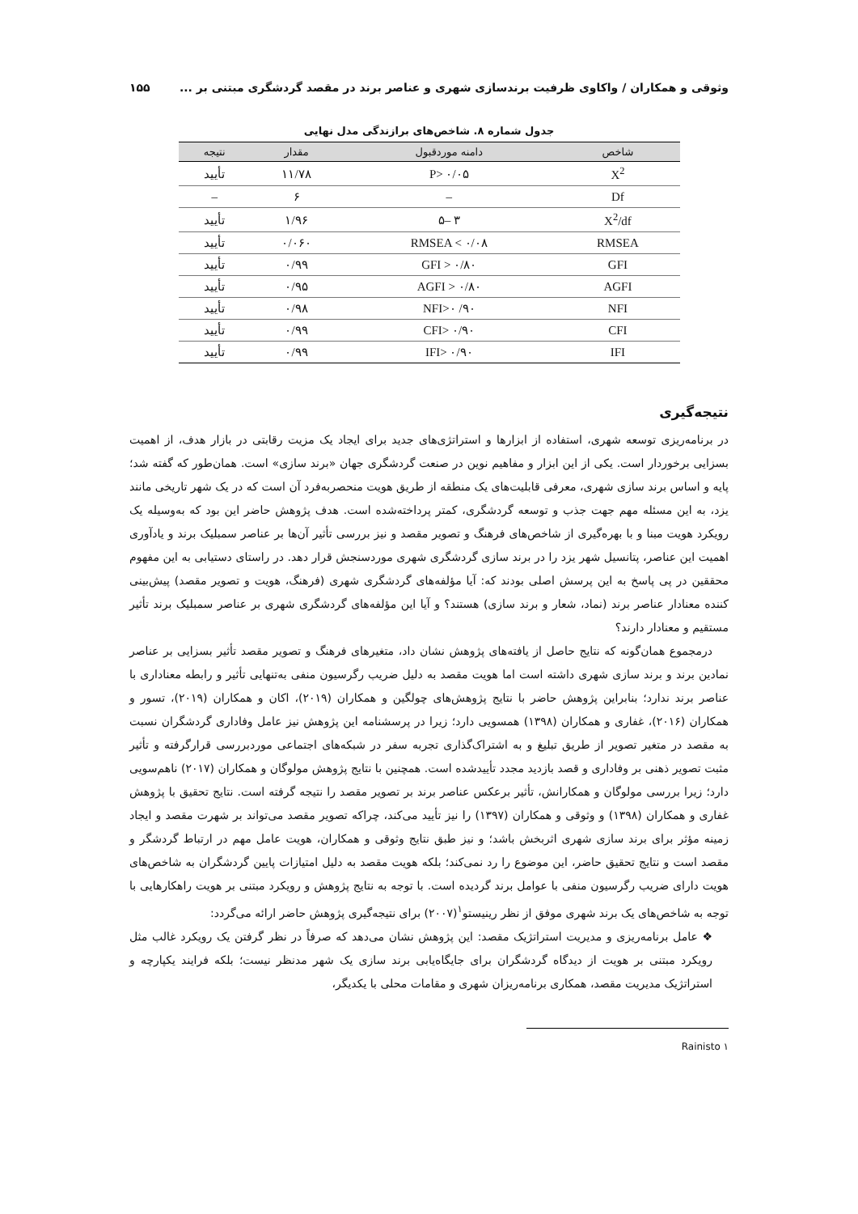وثوقی و همکاران / واکاوی ظرفیت برندسازی شهری و عناصر برند در مقصد گردشگری مبتنی بر ... ۱۵۵
جدول شماره ۸. شاخص‌های برازندگی مدل نهایی
| شاخص | دامنه موردقبول | مقدار | نتیجه |
| --- | --- | --- | --- |
| X<sup>2</sup> | P> ۰/۰۵ | ۱۱/۷۸ | تأیید |
| Df | – | ۶ | – |
| X<sup>2</sup>/df | ۳ –۵ | ۱/۹۶ | تأیید |
| RMSEA | RMSEA < ۰/۰۸ | ۰/۰۶۰ | تأیید |
| GFI | GFI > ۰/۸۰ | ۰/۹۹ | تأیید |
| AGFI | AGFI > ۰/۸۰ | ۰/۹۵ | تأیید |
| NFI | NFI>۰ /۹۰ | ۰/۹۸ | تأیید |
| CFI | CFI> ۰/۹۰ | ۰/۹۹ | تأیید |
| IFI | IFI> ۰/۹۰ | ۰/۹۹ | تأیید |
نتیجه‌گیری
در برنامه‌ریزی توسعه شهری، استفاده از ابزارها و استراتژی‌های جدید برای ایجاد یک مزیت رقابتی در بازار هدف، از اهمیت بسزایی برخوردار است. یکی از این ابزار و مفاهیم نوین در صنعت گردشگری جهان «برند سازی» است. همان‌طور که گفته شد؛ پایه و اساس برند سازی شهری، معرفی قابلیت‌های یک منطقه از طریق هویت منحصربه‌فرد آن است که در یک شهر تاریخی مانند یزد، به این مسئله مهم جهت جذب و توسعه گردشگری، کمتر پرداخته‌شده است. هدف پژوهش حاضر این بود که به‌وسیله یک رویکرد هویت مبنا و با بهره‌گیری از شاخص‌های فرهنگ و تصویر مقصد و نیز بررسی تأثیر آن‌ها بر عناصر سمبلیک برند و یادآوری اهمیت این عناصر، پتانسیل شهر یزد را در برند سازی گردشگری شهری موردسنجش قرار دهد. در راستای دستیابی به این مفهوم محققین در پی پاسخ به این پرسش اصلی بودند که: آیا مؤلفه‌های گردشگری شهری (فرهنگ، هویت و تصویر مقصد) پیش‌بینی کننده معنادار عناصر برند (نماد، شعار و برند سازی) هستند؟ و آیا این مؤلفه‌های گردشگری شهری بر عناصر سمبلیک برند تأثیر مستقیم و معنادار دارند؟
درمجموع همان‌گونه که نتایج حاصل از یافته‌های پژوهش نشان داد، متغیرهای فرهنگ و تصویر مقصد تأثیر بسزایی بر عناصر نمادین برند و برند سازی شهری داشته است اما هویت مقصد به دلیل ضریب رگرسیون منفی به‌تنهایی تأثیر و رابطه معناداری با عناصر برند ندارد؛ بنابراین پژوهش حاضر با نتایج پژوهش‌های چولگین و همکاران (۲۰۱۹)، اکان و همکاران (۲۰۱۹)، تسور و همکاران (۲۰۱۶)، غفاری و همکاران (۱۳۹۸) همسویی دارد؛ زیرا در پرسشنامه این پژوهش نیز عامل وفاداری گردشگران نسبت به مقصد در متغیر تصویر از طریق تبلیغ و به اشتراک‌گذاری تجربه سفر در شبکه‌های اجتماعی موردبررسی قرارگرفته و تأثیر مثبت تصویر ذهنی بر وفاداری و قصد بازدید مجدد تأییدشده است. همچنین با نتایج پژوهش مولوگان و همکاران (۲۰۱۷) ناهم‌سویی دارد؛ زیرا بررسی مولوگان و همکارانش، تأثیر برعکس عناصر برند بر تصویر مقصد را نتیجه گرفته است. نتایج تحقیق با پژوهش غفاری و همکاران (۱۳۹۸) و وثوقی و همکاران (۱۳۹۷) را نیز تأیید می‌کند، چراکه تصویر مقصد می‌تواند بر شهرت مقصد و ایجاد زمینه مؤثر برای برند سازی شهری اثربخش باشد؛ و نیز طبق نتایج وثوقی و همکاران، هویت عامل مهم در ارتباط گردشگر و مقصد است و نتایج تحقیق حاضر، این موضوع را رد نمی‌کند؛ بلکه هویت مقصد به دلیل امتیازات پایین گردشگران به شاخص‌های هویت دارای ضریب رگرسیون منفی با عوامل برند گردیده است. با توجه به نتایج پژوهش و رویکرد مبتنی بر هویت راهکارهایی با توجه به شاخص‌های یک برند شهری موفق از نظر رینیستو<sup>۱</sup>(۲۰۰۷) برای نتیجه‌گیری پژوهش حاضر ارائه می‌گردد:
❖ عامل برنامه‌ریزی و مدیریت استراتژیک مقصد: این پژوهش نشان می‌دهد که صرفاً در نظر گرفتن یک رویکرد غالب مثل رویکرد مبتنی بر هویت از دیدگاه گردشگران برای جایگاه‌یابی برند سازی یک شهر مدنظر نیست؛ بلکه فرایند یکپارچه و استراتژیک مدیریت مقصد، همکاری برنامه‌ریزان شهری و مقامات محلی با یکدیگر،
۱ Rainisto